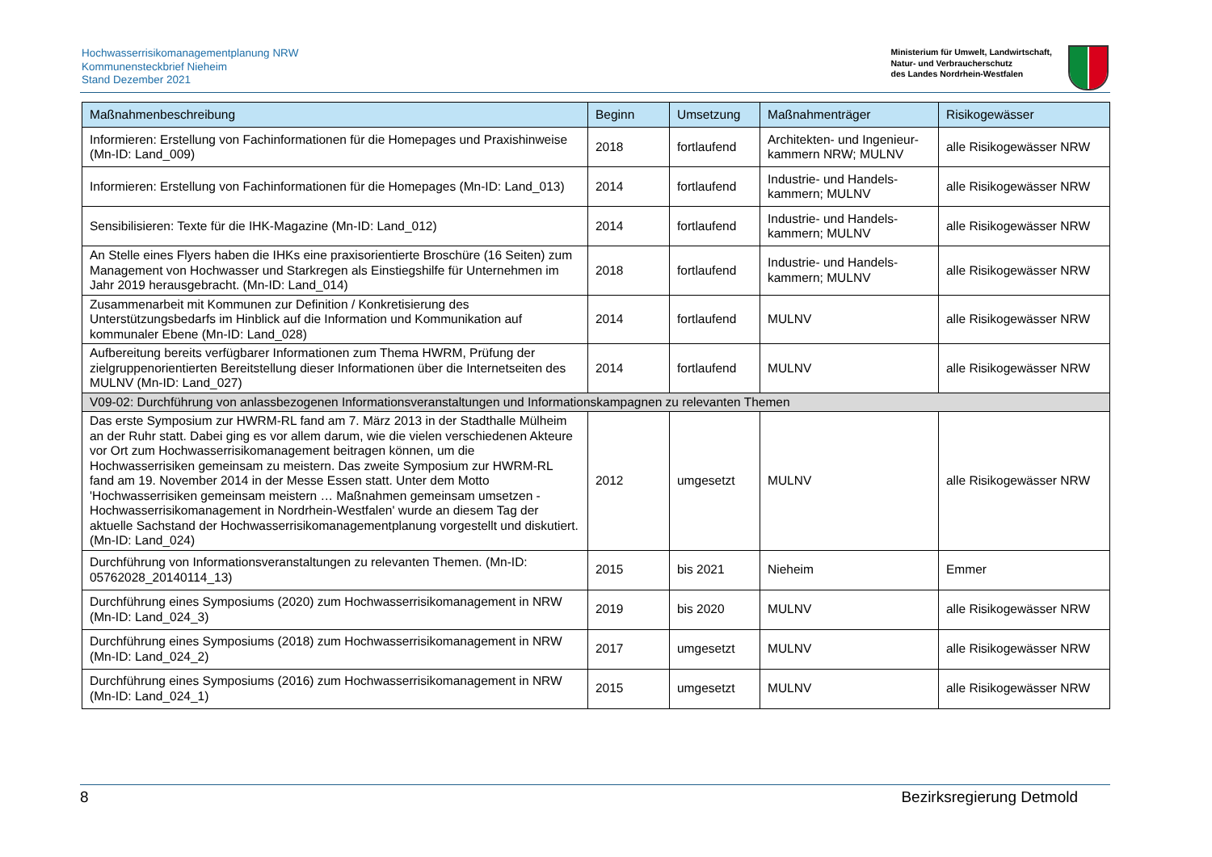Hochwasserrisikomanagementplanung NRW
Kommunensteckbrief Nieheim
Stand Dezember 2021
Ministerium für Umwelt, Landwirtschaft,
Natur- und Verbraucherschutz
des Landes Nordrhein-Westfalen
| Maßnahmenbeschreibung | Beginn | Umsetzung | Maßnahmenträger | Risikogewässer |
| --- | --- | --- | --- | --- |
| Informieren: Erstellung von Fachinformationen für die Homepages und Praxishinweise (Mn-ID: Land_009) | 2018 | fortlaufend | Architekten- und Ingenieur-kammern NRW; MULNV | alle Risikogewässer NRW |
| Informieren: Erstellung von Fachinformationen für die Homepages (Mn-ID: Land_013) | 2014 | fortlaufend | Industrie- und Handels-kammern; MULNV | alle Risikogewässer NRW |
| Sensibilisieren: Texte für die IHK-Magazine (Mn-ID: Land_012) | 2014 | fortlaufend | Industrie- und Handels-kammern; MULNV | alle Risikogewässer NRW |
| An Stelle eines Flyers haben die IHKs eine praxisorientierte Broschüre (16 Seiten) zum Management von Hochwasser und Starkregen als Einstiegshilfe für Unternehmen im Jahr 2019 herausgebracht. (Mn-ID: Land_014) | 2018 | fortlaufend | Industrie- und Handels-kammern; MULNV | alle Risikogewässer NRW |
| Zusammenarbeit mit Kommunen zur Definition / Konkretisierung des Unterstützungsbedarfs im Hinblick auf die Information und Kommunikation auf kommunaler Ebene (Mn-ID: Land_028) | 2014 | fortlaufend | MULNV | alle Risikogewässer NRW |
| Aufbereitung bereits verfügbarer Informationen zum Thema HWRM, Prüfung der zielgruppenorientierten Bereitstellung dieser Informationen über die Internetseiten des MULNV (Mn-ID: Land_027) | 2014 | fortlaufend | MULNV | alle Risikogewässer NRW |
| V09-02: Durchführung von anlassbezogenen Informationsveranstaltungen und Informationskampagnen zu relevanten Themen | | | | |
| Das erste Symposium zur HWRM-RL fand am 7. März 2013 in der Stadthalle Mülheim an der Ruhr statt. Dabei ging es vor allem darum, wie die vielen verschiedenen Akteure vor Ort zum Hochwasserrisikomanagement beitragen können, um die Hochwasserrisiken gemeinsam zu meistern. Das zweite Symposium zur HWRM-RL fand am 19. November 2014 in der Messe Essen statt. Unter dem Motto 'Hochwasserrisiken gemeinsam meistern … Maßnahmen gemeinsam umsetzen - Hochwasserrisikomanagement in Nordrhein-Westfalen' wurde an diesem Tag der aktuelle Sachstand der Hochwasserrisikomanagementplanung vorgestellt und diskutiert. (Mn-ID: Land_024) | 2012 | umgesetzt | MULNV | alle Risikogewässer NRW |
| Durchführung von Informationsveranstaltungen zu relevanten Themen. (Mn-ID: 05762028_20140114_13) | 2015 | bis 2021 | Nieheim | Emmer |
| Durchführung eines Symposiums (2020) zum Hochwasserrisikomanagement in NRW (Mn-ID: Land_024_3) | 2019 | bis 2020 | MULNV | alle Risikogewässer NRW |
| Durchführung eines Symposiums (2018) zum Hochwasserrisikomanagement in NRW (Mn-ID: Land_024_2) | 2017 | umgesetzt | MULNV | alle Risikogewässer NRW |
| Durchführung eines Symposiums (2016) zum Hochwasserrisikomanagement in NRW (Mn-ID: Land_024_1) | 2015 | umgesetzt | MULNV | alle Risikogewässer NRW |
8 Bezirksregierung Detmold